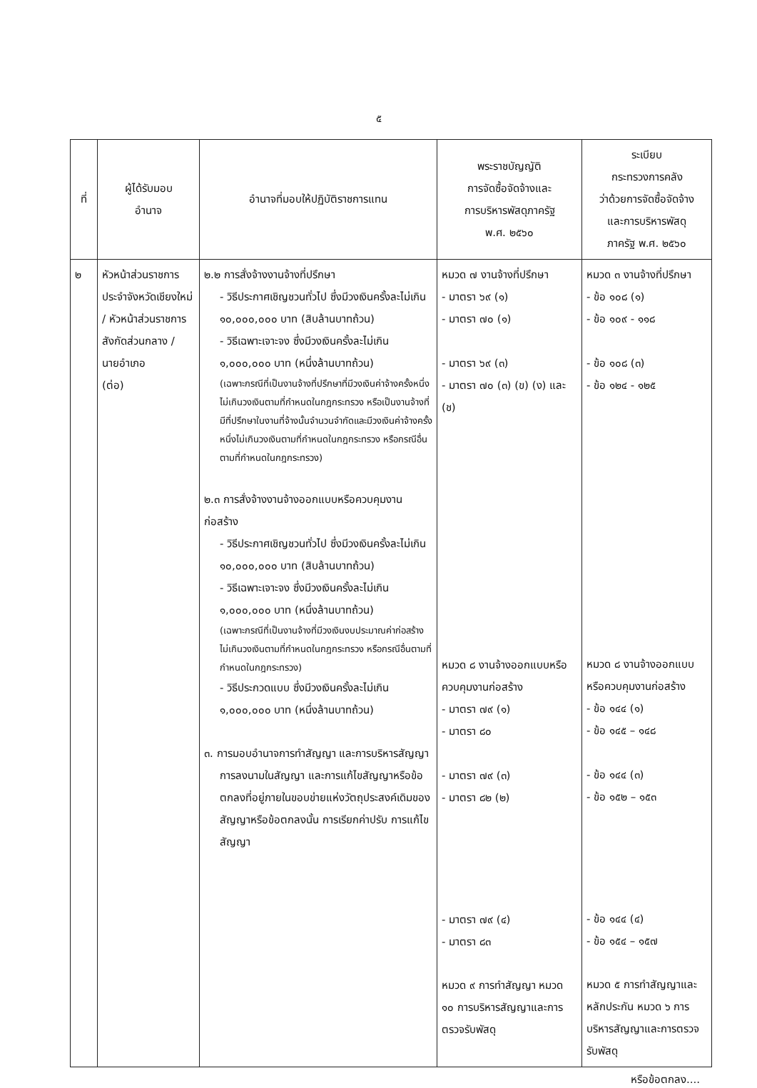๕
| ที่ | ผู้ได้รับมอบ อำนาจ | อำนาจที่มอบให้ปฏิบัติราชการแทน | พระราชบัญญัติ การจัดซื้อจัดจ้างและ การบริหารพัสดุภาครัฐ พ.ศ. ๒๕๖๐ | ระเบียบ กระทรวงการคลัง ว่าด้วยการจัดซื้อจัดจ้าง และการบริหารพัสดุ ภาครัฐ พ.ศ. ๒๕๖๐ |
| --- | --- | --- | --- | --- |
| ๒ | หัวหน้าส่วนราชการประจำจังหวัดเชียงใหม่ / หัวหน้าส่วนราชการสังกัดส่วนกลาง / นายอำเภอ (ต่อ) | ๒.๒ การสั่งจ้างงานจ้างที่ปรึกษา - วิธีประกาศเชิญชวนทั่วไป ซึ่งมีวงเงินครั้งละไม่เกิน ๑๐,๐๐๐,๐๐๐ บาท (สิบล้านบาทถ้วน) - วิธีเฉพาะเจาะจง ซึ่งมีวงเงินครั้งละไม่เกิน ๑,๐๐๐,๐๐๐ บาท (หนึ่งล้านบาทถ้วน) (เฉพาะกรณีที่เป็นงานจ้างที่ปรึกษาที่มีวงเงินค่าจ้างครั้งหนึ่งไม่เกินวงเงินตามที่กำหนดในกฎกระทรวง หรือเป็นงานจ้างที่มีที่ปรึกษาในงานที่จ้างนั้นจำนวนจำกัดและมีวงเงินค่าจ้างครั้งหนึ่งไม่เกินวงเงินตามที่กำหนดในกฎกระทรวง หรือกรณีอื่นตามที่กำหนดในกฎกระทรวง) ๒.๓ การสั่งจ้างงานจ้างออกแบบหรือควบคุมงานก่อสร้าง - วิธีประกาศเชิญชวนทั่วไป ซึ่งมีวงเงินครั้งละไม่เกิน ๑๐,๐๐๐,๐๐๐ บาท (สิบล้านบาทถ้วน) - วิธีเฉพาะเจาะจง ซึ่งมีวงเงินครั้งละไม่เกิน ๑,๐๐๐,๐๐๐ บาท (หนึ่งล้านบาทถ้วน) (เฉพาะกรณีที่เป็นงานจ้างที่มีวงเงินงบประมาณค่าก่อสร้างไม่เกินวงเงินตามที่กำหนดในกฎกระทรวง หรือกรณีอื่นตามที่กำหนดในกฎกระทรวง) - วิธีประกวดแบบ ซึ่งมีวงเงินครั้งละไม่เกิน ๑,๐๐๐,๐๐๐ บาท (หนึ่งล้านบาทถ้วน) ๓. การมอบอำนาจการทำสัญญา และการบริหารสัญญา การลงนามในสัญญา และการแก้ไขสัญญาหรือข้อตกลงที่อยู่ภายในขอบข่ายแห่งวัตถุประสงค์เดิมของสัญญาหรือข้อตกลงนั้น การเรียกค่าปรับ การแก้ไขสัญญา | หมวด ๗ งานจ้างที่ปรึกษา - มาตรา ๖๙ (๑) - มาตรา ๗๐ (๑) - มาตรา ๖๙ (๓) - มาตรา ๗๐ (๓) (ข) (ง) และ (ช) หมวด ๘ งานจ้างออกแบบหรือควบคุมงานก่อสร้าง - มาตรา ๗๙ (๑) - มาตรา ๘๐ - มาตรา ๗๙ (๓) - มาตรา ๘๒ (๒) - มาตรา ๗๙ (๔) - มาตรา ๘๓ หมวด ๙ การทำสัญญา หมวด ๑๐ การบริหารสัญญาและการตรวจรับพัสดุ | หมวด ๓ งานจ้างที่ปรึกษา - ข้อ ๑๐๘ (๑) - ข้อ ๑๐๙ - ๑๑๘ - ข้อ ๑๐๘ (๓) - ข้อ ๑๒๔ - ๑๒๕ หมวด ๘ งานจ้างออกแบบหรือควบคุมงานก่อสร้าง - ข้อ ๑๔๔ (๑) - ข้อ ๑๔๕ – ๑๔๘ - ข้อ ๑๔๔ (๓) - ข้อ ๑๕๒ – ๑๕๓ - ข้อ ๑๔๔ (๔) - ข้อ ๑๕๔ – ๑๕๗ หมวด ๕ การทำสัญญาและหลักประกัน หมวด ๖ การบริหารสัญญาและการตรวจรับพัสดุ |
หรือข้อตกลง....